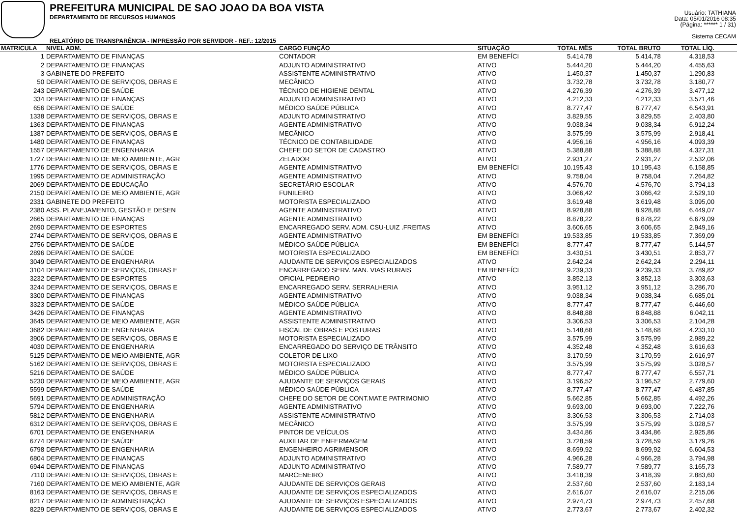PREFEITURA MUNICIPAL DE SAO JOAO DA BOA VISTA
DEPARTAMENTO DE RECURSOS HUMANOS
RELATÓRIO DE TRANSPARÊNCIA - IMPRESSÃO POR SERVIDOR - REF.: 12/2015
Usuário: TATHIANA
Data: 05/01/2016 08:35
(Página: ****** 1 / 31)
Sistema CECAM
| MATRICULA | NIVEL ADM. | CARGO FUNÇÃO | SITUAÇÃO | TOTAL MÊS | TOTAL BRUTO | TOTAL LÍQ. | |
| --- | --- | --- | --- | --- | --- | --- | --- |
| 1 | DEPARTAMENTO DE FINANÇAS | CONTADOR | EM BENEFÍCI | 5.414,78 | 5.414,78 | 4.318,53 | |
| 2 | DEPARTAMENTO DE FINANÇAS | ADJUNTO ADMINISTRATIVO | ATIVO | 5.444,20 | 5.444,20 | 4.455,63 | |
| 3 | GABINETE DO PREFEITO | ASSISTENTE ADMINISTRATIVO | ATIVO | 1.450,37 | 1.450,37 | 1.290,83 | |
| 50 | DEPARTAMENTO DE SERVIÇOS, OBRAS E | MECÂNICO | ATIVO | 3.732,78 | 3.732,78 | 3.180,77 | |
| 243 | DEPARTAMENTO DE SAÚDE | TÉCNICO DE HIGIENE DENTAL | ATIVO | 4.276,39 | 4.276,39 | 3.477,12 | |
| 334 | DEPARTAMENTO DE FINANÇAS | ADJUNTO ADMINISTRATIVO | ATIVO | 4.212,33 | 4.212,33 | 3.571,46 | |
| 656 | DEPARTAMENTO DE SAÚDE | MÉDICO SAÚDE PÚBLICA | ATIVO | 8.777,47 | 8.777,47 | 6.543,91 | |
| 1338 | DEPARTAMENTO DE SERVIÇOS, OBRAS E | ADJUNTO ADMINISTRATIVO | ATIVO | 3.829,55 | 3.829,55 | 2.403,80 | |
| 1363 | DEPARTAMENTO DE FINANÇAS | AGENTE ADMINISTRATIVO | ATIVO | 9.038,34 | 9.038,34 | 6.912,24 | |
| 1387 | DEPARTAMENTO DE SERVIÇOS, OBRAS E | MECÂNICO | ATIVO | 3.575,99 | 3.575,99 | 2.918,41 | |
| 1480 | DEPARTAMENTO DE FINANÇAS | TÉCNICO DE CONTABILIDADE | ATIVO | 4.956,16 | 4.956,16 | 4.093,39 | |
| 1557 | DEPARTAMENTO DE ENGENHARIA | CHEFE DO SETOR DE CADASTRO | ATIVO | 5.388,88 | 5.388,88 | 4.327,31 | |
| 1727 | DEPARTAMENTO DE MEIO AMBIENTE, AGR | ZELADOR | ATIVO | 2.931,27 | 2.931,27 | 2.532,06 | |
| 1776 | DEPARTAMENTO DE SERVIÇOS, OBRAS E | AGENTE ADMINISTRATIVO | EM BENEFÍCI | 10.195,43 | 10.195,43 | 6.158,85 | |
| 1995 | DEPARTAMENTO DE ADMINISTRAÇÃO | AGENTE ADMINISTRATIVO | ATIVO | 9.758,04 | 9.758,04 | 7.264,82 | |
| 2069 | DEPARTAMENTO DE EDUCAÇÃO | SECRETÁRIO ESCOLAR | ATIVO | 4.576,70 | 4.576,70 | 3.794,13 | |
| 2150 | DEPARTAMENTO DE MEIO AMBIENTE, AGR | FUNILEIRO | ATIVO | 3.066,42 | 3.066,42 | 2.529,10 | |
| 2331 | GABINETE DO PREFEITO | MOTORISTA ESPECIALIZADO | ATIVO | 3.619,48 | 3.619,48 | 3.095,00 | |
| 2380 | ASS. PLANEJAMENTO, GESTÃO E DESEN | AGENTE ADMINISTRATIVO | ATIVO | 8.928,88 | 8.928,88 | 6.449,07 | |
| 2665 | DEPARTAMENTO DE FINANÇAS | AGENTE ADMINISTRATIVO | ATIVO | 8.878,22 | 8.878,22 | 6.679,09 | |
| 2690 | DEPARTAMENTO DE ESPORTES | ENCARREGADO SERV. ADM. CSU-LUIZ .FREITAS | ATIVO | 3.606,65 | 3.606,65 | 2.949,16 | |
| 2744 | DEPARTAMENTO DE SERVIÇOS, OBRAS E | AGENTE ADMINISTRATIVO | EM BENEFÍCI | 19.533,85 | 19.533,85 | 7.369,09 | |
| 2756 | DEPARTAMENTO DE SAÚDE | MÉDICO SAÚDE PÚBLICA | EM BENEFÍCI | 8.777,47 | 8.777,47 | 5.144,57 | |
| 2896 | DEPARTAMENTO DE SAÚDE | MOTORISTA ESPECIALIZADO | EM BENEFÍCI | 3.430,51 | 3.430,51 | 2.853,77 | |
| 3049 | DEPARTAMENTO DE ENGENHARIA | AJUDANTE DE SERVIÇOS ESPECIALIZADOS | ATIVO | 2.642,24 | 2.642,24 | 2.294,11 | |
| 3104 | DEPARTAMENTO DE SERVIÇOS, OBRAS E | ENCARREGADO SERV. MAN. VIAS RURAIS | EM BENEFÍCI | 9.239,33 | 9.239,33 | 3.789,82 | |
| 3232 | DEPARTAMENTO DE ESPORTES | OFICIAL PEDREIRO | ATIVO | 3.852,13 | 3.852,13 | 3.303,63 | |
| 3244 | DEPARTAMENTO DE SERVIÇOS, OBRAS E | ENCARREGADO SERV. SERRALHERIA | ATIVO | 3.951,12 | 3.951,12 | 3.286,70 | |
| 3300 | DEPARTAMENTO DE FINANÇAS | AGENTE ADMINISTRATIVO | ATIVO | 9.038,34 | 9.038,34 | 6.685,01 | |
| 3323 | DEPARTAMENTO DE SAÚDE | MÉDICO SAÚDE PÚBLICA | ATIVO | 8.777,47 | 8.777,47 | 6.446,60 | |
| 3426 | DEPARTAMENTO DE FINANÇAS | AGENTE ADMINISTRATIVO | ATIVO | 8.848,88 | 8.848,88 | 6.042,11 | |
| 3645 | DEPARTAMENTO DE MEIO AMBIENTE, AGR | ASSISTENTE ADMINISTRATIVO | ATIVO | 3.306,53 | 3.306,53 | 2.104,28 | |
| 3682 | DEPARTAMENTO DE ENGENHARIA | FISCAL DE OBRAS E POSTURAS | ATIVO | 5.148,68 | 5.148,68 | 4.233,10 | |
| 3906 | DEPARTAMENTO DE SERVIÇOS, OBRAS E | MOTORISTA ESPECIALIZADO | ATIVO | 3.575,99 | 3.575,99 | 2.989,22 | |
| 4030 | DEPARTAMENTO DE ENGENHARIA | ENCARREGADO DO SERVIÇO DE TRÂNSITO | ATIVO | 4.352,48 | 4.352,48 | 3.616,63 | |
| 5125 | DEPARTAMENTO DE MEIO AMBIENTE, AGR | COLETOR DE LIXO | ATIVO | 3.170,59 | 3.170,59 | 2.616,97 | |
| 5162 | DEPARTAMENTO DE SERVIÇOS, OBRAS E | MOTORISTA ESPECIALIZADO | ATIVO | 3.575,99 | 3.575,99 | 3.028,57 | |
| 5216 | DEPARTAMENTO DE SAÚDE | MÉDICO SAÚDE PÚBLICA | ATIVO | 8.777,47 | 8.777,47 | 6.557,71 | |
| 5230 | DEPARTAMENTO DE MEIO AMBIENTE, AGR | AJUDANTE DE SERVIÇOS GERAIS | ATIVO | 3.196,52 | 3.196,52 | 2.779,60 | |
| 5599 | DEPARTAMENTO DE SAÚDE | MÉDICO SAÚDE PÚBLICA | ATIVO | 8.777,47 | 8.777,47 | 6.487,85 | |
| 5691 | DEPARTAMENTO DE ADMINISTRAÇÃO | CHEFE DO SETOR DE CONT.MAT.E PATRIMONIO | ATIVO | 5.662,85 | 5.662,85 | 4.492,26 | |
| 5794 | DEPARTAMENTO DE ENGENHARIA | AGENTE ADMINISTRATIVO | ATIVO | 9.693,00 | 9.693,00 | 7.222,76 | |
| 5812 | DEPARTAMENTO DE ENGENHARIA | ASSISTENTE ADMINISTRATIVO | ATIVO | 3.306,53 | 3.306,53 | 2.714,03 | |
| 6312 | DEPARTAMENTO DE SERVIÇOS, OBRAS E | MECÂNICO | ATIVO | 3.575,99 | 3.575,99 | 3.028,57 | |
| 6701 | DEPARTAMENTO DE ENGENHARIA | PINTOR DE VEÍCULOS | ATIVO | 3.434,86 | 3.434,86 | 2.925,86 | |
| 6774 | DEPARTAMENTO DE SAÚDE | AUXILIAR DE ENFERMAGEM | ATIVO | 3.728,59 | 3.728,59 | 3.179,26 | |
| 6798 | DEPARTAMENTO DE ENGENHARIA | ENGENHEIRO AGRIMENSOR | ATIVO | 8.699,92 | 8.699,92 | 6.604,53 | |
| 6804 | DEPARTAMENTO DE FINANÇAS | ADJUNTO ADMINISTRATIVO | ATIVO | 4.966,28 | 4.966,28 | 3.794,98 | |
| 6944 | DEPARTAMENTO DE FINANÇAS | ADJUNTO ADMINISTRATIVO | ATIVO | 7.589,77 | 7.589,77 | 3.165,73 | |
| 7110 | DEPARTAMENTO DE SERVIÇOS, OBRAS E | MARCENEIRO | ATIVO | 3.418,39 | 3.418,39 | 2.883,60 | |
| 7160 | DEPARTAMENTO DE MEIO AMBIENTE, AGR | AJUDANTE DE SERVIÇOS GERAIS | ATIVO | 2.537,60 | 2.537,60 | 2.183,14 | |
| 8163 | DEPARTAMENTO DE SERVIÇOS, OBRAS E | AJUDANTE DE SERVIÇOS ESPECIALIZADOS | ATIVO | 2.616,07 | 2.616,07 | 2.215,06 | |
| 8217 | DEPARTAMENTO DE ADMINISTRAÇÃO | AJUDANTE DE SERVIÇOS ESPECIALIZADOS | ATIVO | 2.974,73 | 2.974,73 | 2.457,68 | |
| 8229 | DEPARTAMENTO DE SERVIÇOS, OBRAS E | AJUDANTE DE SERVIÇOS ESPECIALIZADOS | ATIVO | 2.773,67 | 2.773,67 | 2.402,32 | |